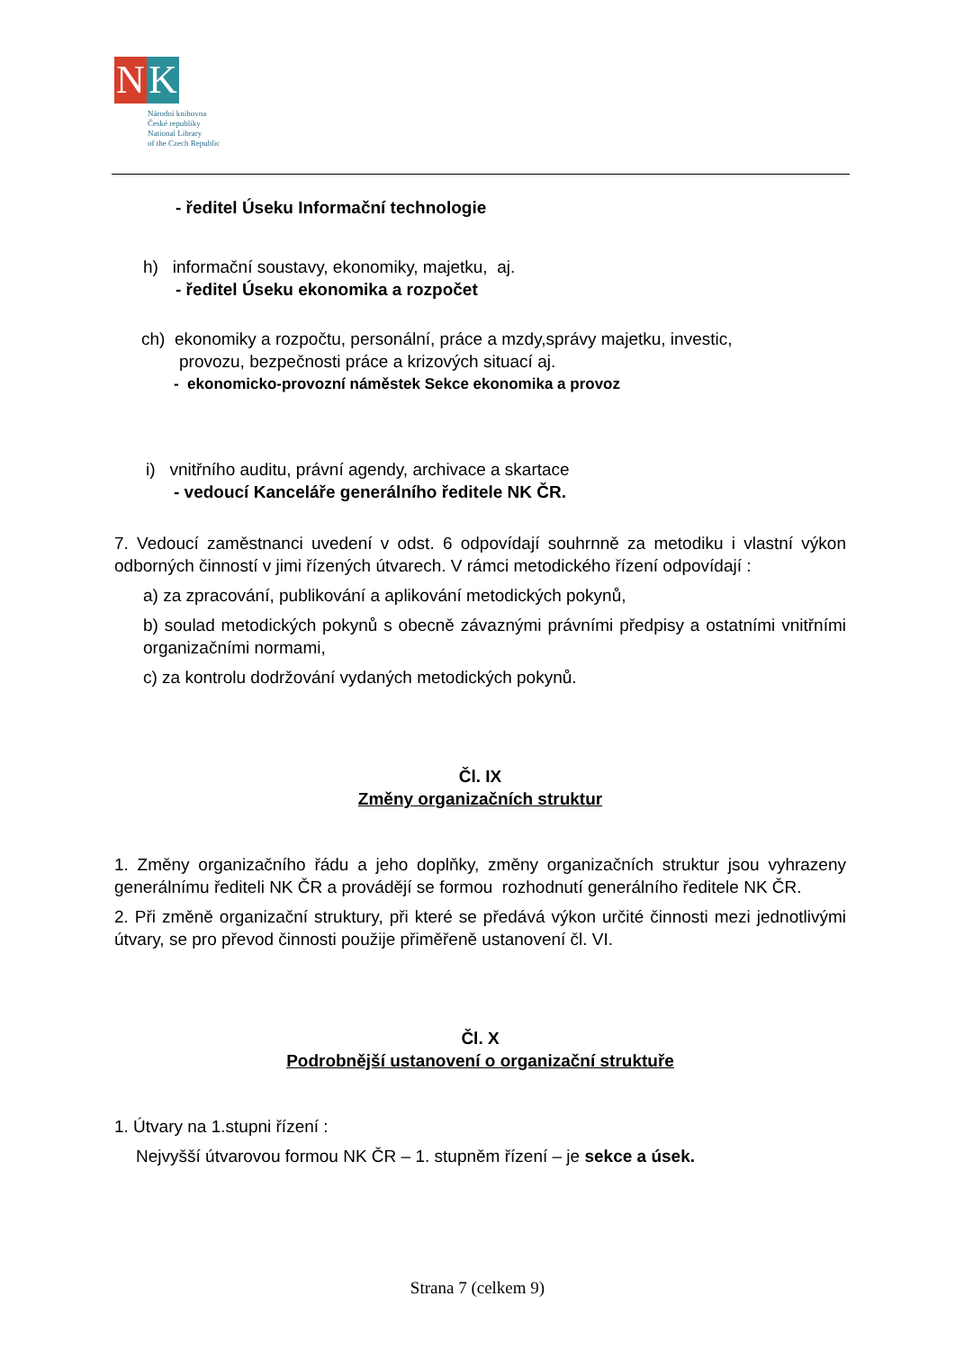N K
Národní knihovna
České republiky
National Library
of the Czech Republic
- ředitel Úseku Informační technologie
h) informační soustavy, ekonomiky, majetku, aj.
- ředitel Úseku ekonomika a rozpočet
ch) ekonomiky a rozpočtu, personální, práce a mzdy,správy majetku, investic,
provozu, bezpečnosti práce a krizových situací aj.
- ekonomicko-provozní náměstek Sekce ekonomika a provoz
i) vnitřního auditu, právní agendy, archivace a skartace
- vedoucí Kanceláře generálního ředitele NK ČR.
7. Vedoucí zaměstnanci uvedení v odst. 6 odpovídají souhrnně za metodiku i vlastní výkon odborných činností v jimi řízených útvarech. V rámci metodického řízení odpovídají :
a) za zpracování, publikování a aplikování metodických pokynů,
b) soulad metodických pokynů s obecně závaznými právními předpisy a ostatními vnitřními organizačními normami,
c) za kontrolu dodržování vydaných metodických pokynů.
Čl. IX
Změny organizačních struktur
1. Změny organizačního řádu a jeho doplňky, změny organizačních struktur jsou vyhrazeny generálnímu řediteli NK ČR a provádějí se formou rozhodnutí generálního ředitele NK ČR.
2. Při změně organizační struktury, při které se předává výkon určité činnosti mezi jednotlivými útvary, se pro převod činnosti použije přiměřeně ustanovení čl. VI.
Čl. X
Podrobnější ustanovení o organizační struktuře
1. Útvary na 1.stupni řízení :
Nejvyšší útvarovou formou NK ČR – 1. stupněm řízení – je sekce a úsek.
Strana 7 (celkem 9)